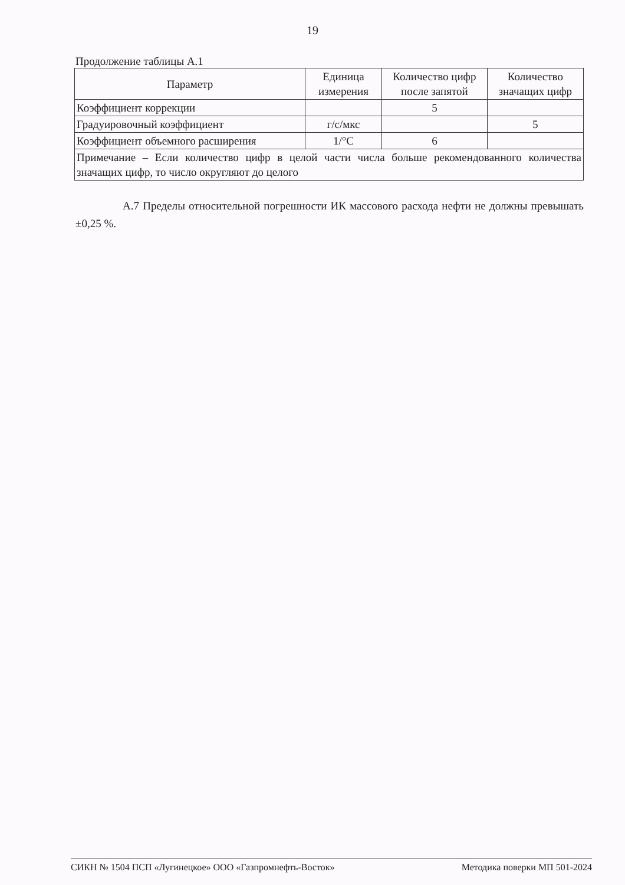19
Продолжение таблицы А.1
| Параметр | Единица измерения | Количество цифр после запятой | Количество значащих цифр |
| --- | --- | --- | --- |
| Коэффициент коррекции | | 5 | |
| Градуировочный коэффициент | г/с/мкс | | 5 |
| Коэффициент объемного расширения | 1/°С | 6 | |
| Примечание – Если количество цифр в целой части числа больше рекомендованного количества значащих цифр, то число округляют до целого | | | |
А.7 Пределы относительной погрешности ИК массового расхода нефти не должны превышать ±0,25 %.
СИКН № 1504 ПСП «Лугинецкое» ООО «Газпромнефть-Восток» Методика поверки МП 501-2024